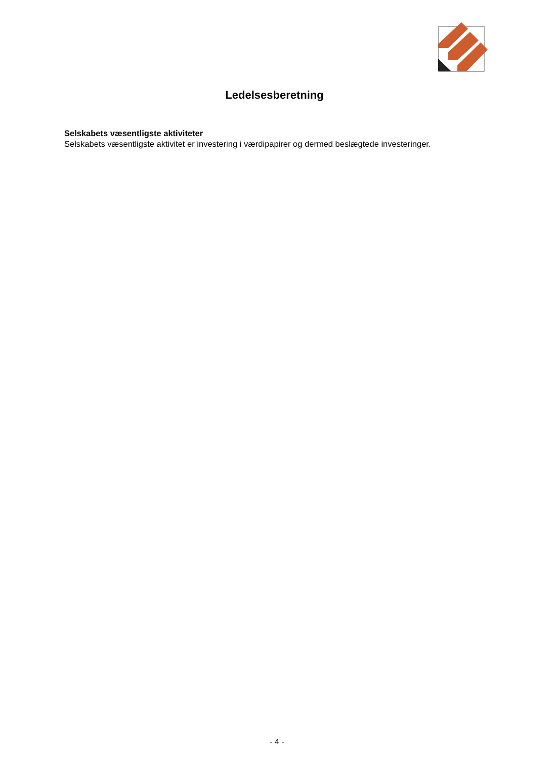Ledelsesberetning
Selskabets væsentligste aktiviteter
Selskabets væsentligste aktivitet er investering i værdipapirer og dermed beslægtede investeringer.
- 4 -